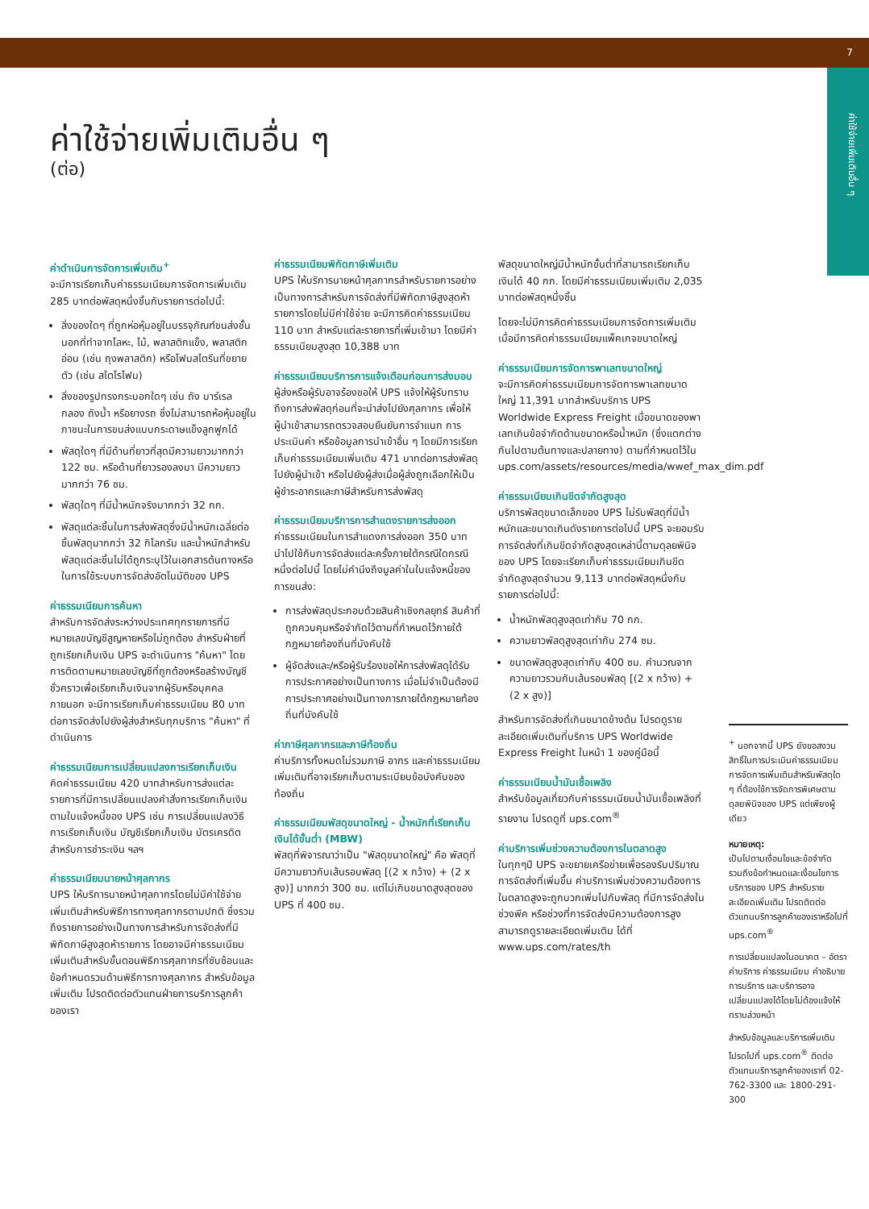7
ค่าใช้จ่ายเพิ่มเติมอื่น ๆ
ค่าใช้จ่ายเพิ่มเติมอื่น ๆ
(ต่อ)
ค่าดำเนินการจัดการเพิ่มเติม<sup>+</sup>
จะมีการเรียกเก็บค่าธรรมเนียมการจัดการเพิ่มเติม 285 บาทต่อพัสดุหนึ่งชิ้นกับรายการต่อไปนี้:
สิ่งของใดๆ ที่ถูกห่อหุ้มอยู่ในบรรจุภัณฑ์ขนส่งชั้นนอกที่ทำจากโลหะ, ไม้, พลาสติกแข็ง, พลาสติกอ่อน (เช่น ถุงพลาสติก) หรือโฟมสไตรีนที่ขยายตัว (เช่น สไตโรโฟม)
สิ่งของรูปทรงกระบอกใดๆ เช่น ถัง บาร์เรล กลอง ถังน้ำ หรือยางรถ ซึ่งไม่สามารถห้อหุ้มอยู่ในภาชนะในการขนส่งแบบกระดาษแข็งลูกฟูกได้
พัสดุใดๆ ที่มีด้านที่ยาวที่สุดมีความยาวมากกว่า 122 ซม. หรือด้านที่ยาวรองลงมา มีความยาวมากกว่า 76 ซม.
พัสดุใดๆ ที่มีน้ำหนักจริงมากกว่า 32 กก.
พัสดุแต่ละชิ้นในการส่งพัสดุซึ่งมีน้ำหนักเฉลี่ยต่อชิ้นพัสดุมากกว่า 32 กิโลกรัม และน้ำหนักสำหรับพัสดุแต่ละชิ้นไม่ได้ถูกระบุไว้ในเอกสารต้นทางหรือในการใช้ระบบการจัดส่งอัตโนมัติของ UPS
ค่าธรรมเนียมการค้นหา
สำหรับการจัดส่งระหว่างประเทศทุกรายการที่มีหมายเลขบัญชีสูญหายหรือไม่ถูกต้อง สำหรับฝ่ายที่ถูกเรียกเก็บเงิน UPS จะดำเนินการ "ค้นหา" โดยการติดตามหมายเลขบัญชีที่ถูกต้องหรือสร้างบัญชีชั่วคราวเพื่อเรียกเก็บเงินจากผู้รับหรือบุคคลภายนอก จะมีการเรียกเก็บค่าธรรมเนียม 80 บาทต่อการจัดส่งไปยังผู้ส่งสำหรับทุกบริการ "ค้นหา" ที่ดำเนินการ
ค่าธรรมเนียมการเปลี่ยนแปลงการเรียกเก็บเงิน
คิดค่าธรรมเนียม 420 บาทสำหรับการส่งแต่ละรายการที่มีการเปลี่ยนแปลงคำสั่งการเรียกเก็บเงินตามใบแจ้งหนี้ของ UPS เช่น การเปลี่ยนแปลงวิธีการเรียกเก็บเงิน บัญชีเรียกเก็บเงิน บัตรเครดิตสำหรับการชำระเงิน ฯลฯ
ค่าธรรมเนียมนายหน้าศุลกากร
UPS ให้บริการนายหน้าศุลกากรโดยไม่มีค่าใช้จ่ายเพิ่มเติมสำหรับพิธีการทางศุลกากรตามปกติ ซึ่งรวมถึงรายการอย่างเป็นทางการสำหรับการจัดส่งที่มีพิกัดภาษีสูงสุดห้ารายการ โดยอาจมีค่าธรรมเนียมเพิ่มเติมสำหรับขั้นตอนพิธีการศุลกากรที่ซับซ้อนและข้อกำหนดรวมด้านพิธีการทางศุลกากร สำหรับข้อมูลเพิ่มเติม โปรดติดต่อตัวแทนฝ่ายการบริการลูกค้าของเรา
ค่าธรรมเนียมพิกัดภาษีเพิ่มเติม
UPS ให้บริการนายหน้าศุลกากรสำหรับรายการอย่างเป็นทางการสำหรับการจัดส่งที่มีพิกัดภาษีสูงสุดห้ารายการโดยไม่มีค่าใช้จ่าย จะมีการคิดค่าธรรมเนียม 110 บาท สำหรับแต่ละรายการที่เพิ่มเข้ามา โดยมีค่าธรรมเนียมสูงสุด 10,388 บาท
ค่าธรรมเนียมบริการการแจ้งเตือนก่อนการส่งมอบ
ผู้ส่งหรือผู้รับอาจร้องขอให้ UPS แจ้งให้ผู้รับทราบถึงการส่งพัสดุก่อนที่จะนำส่งไปยังศุลกากร เพื่อให้ผู้นำเข้าสามารถตรวจสอบยืนยันการจำแนก การประเมินค่า หรือข้อมูลการนำเข้าอื่น ๆ โดยมีการเรียกเก็บค่าธรรมเนียมเพิ่มเติม 471 บาทต่อการส่งพัสดุไปยังผู้นำเข้า หรือไปยังผู้ส่งเมื่อผู้ส่งถูกเลือกให้เป็นผู้ชำระอากรและภาษีสำหรับการส่งพัสดุ
ค่าธรรมเนียมบริการการสำแดงรายการส่งออก
ค่าธรรมเนียมในการสำแดงการส่งออก 350 บาท นำไปใช้กับการจัดส่งแต่ละครั้งภายใต้กรณีใดกรณีหนึ่งต่อไปนี้ โดยไม่คำนึงถึงมูลค่าในใบแจ้งหนี้ของการขนส่ง:
การส่งพัสดุประกอบด้วยสินค้าเชิงกลยุทธ์ สินค้าที่ถูกควบคุมหรือจำกัดไว้ตามที่กำหนดไว้ภายใต้กฎหมายท้องถิ่นที่บังคับใช้
ผู้จัดส่งและ/หรือผู้รับร้องขอให้การส่งพัสดุได้รับการประกาศอย่างเป็นทางการ เมื่อไม่จำเป็นต้องมีการประกาศอย่างเป็นทางการภายใต้กฎหมายท้องถิ่นที่บังคับใช้
ค่าภาษีศุลกากรและภาษีท้องถิ่น
ค่าบริการทั้งหมดไม่รวมภาษี อากร และค่าธรรมเนียมเพิ่มเติมที่อาจเรียกเก็บตามระเบียบข้อบังคับของท้องถิ่น
ค่าธรรมเนียมพัสดุขนาดใหญ่ - น้ำหนักที่เรียกเก็บเงินได้ขั้นต่ำ (MBW)
พัสดุที่พิจารณาว่าเป็น "พัสดุขนาดใหญ่" คือ พัสดุที่มีความยาวกับเส้นรอบพัสดุ [(2 x กว้าง) + (2 x สูง)] มากกว่า 300 ซม. แต่ไม่เกินขนาดสูงสุดของ UPS ที่ 400 ซม.
พัสดุขนาดใหญ่มีน้ำหนักขั้นต่ำที่สามารถเรียกเก็บเงินได้ 40 กก. โดยมีค่าธรรมเนียมเพิ่มเติม 2,035 บาทต่อพัสดุหนึ่งชิ้น
โดยจะไม่มีการคิดค่าธรรมเนียมการจัดการเพิ่มเติม เมื่อมีการคิดค่าธรรมเนียมแพ็คเกจขนาดใหญ่
ค่าธรรมเนียมการจัดการพาเลทขนาดใหญ่
จะมีการคิดค่าธรรมเนียมการจัดการพาเลทขนาดใหญ่ 11,391 บาทสำหรับบริการ UPS Worldwide Express Freight เมื่อขนาดของพาเลทเกินข้อจำกัดด้านขนาดหรือน้ำหนัก (ซึ่งแตกต่างกันไปตามต้นทางและปลายทาง) ตามที่กำหนดไว้ใน ups.com/assets/resources/media/wwef_max_dim.pdf
ค่าธรรมเนียมเกินขีดจำกัดสูงสุด
บริการพัสดุขนาดเล็กของ UPS ไม่รับพัสดุที่มีน้ำหนักและขนาดเกินดังรายการต่อไปนี้ UPS จะยอมรับการจัดส่งที่เกินขีดจำกัดสูงสุดเหล่านี้ตามดุลยพินิจของ UPS โดยจะเรียกเก็บค่าธรรมเนียมเกินขีดจำกัดสูงสุดจำนวน 9,113 บาทต่อพัสดุหนึ่งกับรายการต่อไปนี้:
น้ำหนักพัสดุสูงสุดเท่ากับ 70 กก.
ความยาวพัสดุสูงสุดเท่ากับ 274 ซม.
ขนาดพัสดุสูงสุดเท่ากับ 400 ซม. คำนวณจากความยาวรวมกับเส้นรอบพัสดุ [(2 x กว้าง) + (2 x สูง)]
สำหรับการจัดส่งที่เกินขนาดข้างต้น โปรดดูรายละเอียดเพิ่มเติมที่บริการ UPS Worldwide Express Freight ในหน้า 1 ของคู่มือนี้
ค่าธรรมเนียมน้ำมันเชื้อเพลิง
สำหรับข้อมูลเกี่ยวกับค่าธรรมเนียมน้ำมันเชื้อเพลิงที่รายงาน โปรดดูที่ ups.com<sup>®</sup>
ค่าบริการเพิ่มช่วงความต้องการในตลาดสูง
ในทุกๆปี UPS จะขยายเครือข่ายเพื่อรองรับปริมาณการจัดส่งที่เพิ่มขึ้น ค่าบริการเพิ่มช่วงความต้องการในตลาดสูงจะถูกบวกเพิ่มไปกับพัสดุ ที่มีการจัดส่งในช่วงพีค หรือช่วงที่การจัดส่งมีความต้องการสูง
สามารถดูรายละเอียดเพิ่มเติม ได้ที่ www.ups.com/rates/th
<sup>+</sup> นอกจากนี้ UPS ยังขอสงวนสิทธิ์ในการประเมินค่าธรรมเนียมการจัดการเพิ่มเติมสำหรับพัสดุใด ๆ ที่ต้องใช้การจัดการพิเศษตามดุลยพินิจของ UPS แต่เพียงผู้เดียว
หมายเหตุ:
เป็นไปตามเงื่อนไขและข้อจำกัด รวมถึงข้อกำหนดและเงื่อนไขการบริการของ UPS สำหรับรายละเอียดเพิ่มเติม โปรดติดต่อตัวแทนบริการลูกค้าของเราหรือไปที่ ups.com<sup>®</sup>
การเปลี่ยนแปลงในอนาคต – อัตราค่าบริการ ค่าธรรมเนียม คำอธิบายการบริการ และบริการอาจเปลี่ยนแปลงได้โดยไม่ต้องแจ้งให้ทราบล่วงหน้า
สำหรับข้อมูลและบริการเพิ่มเติม โปรดไปที่ ups.com<sup>®</sup> ติดต่อตัวแทนบริการลูกค้าของเราที่ 02-762-3300 และ 1800-291-300